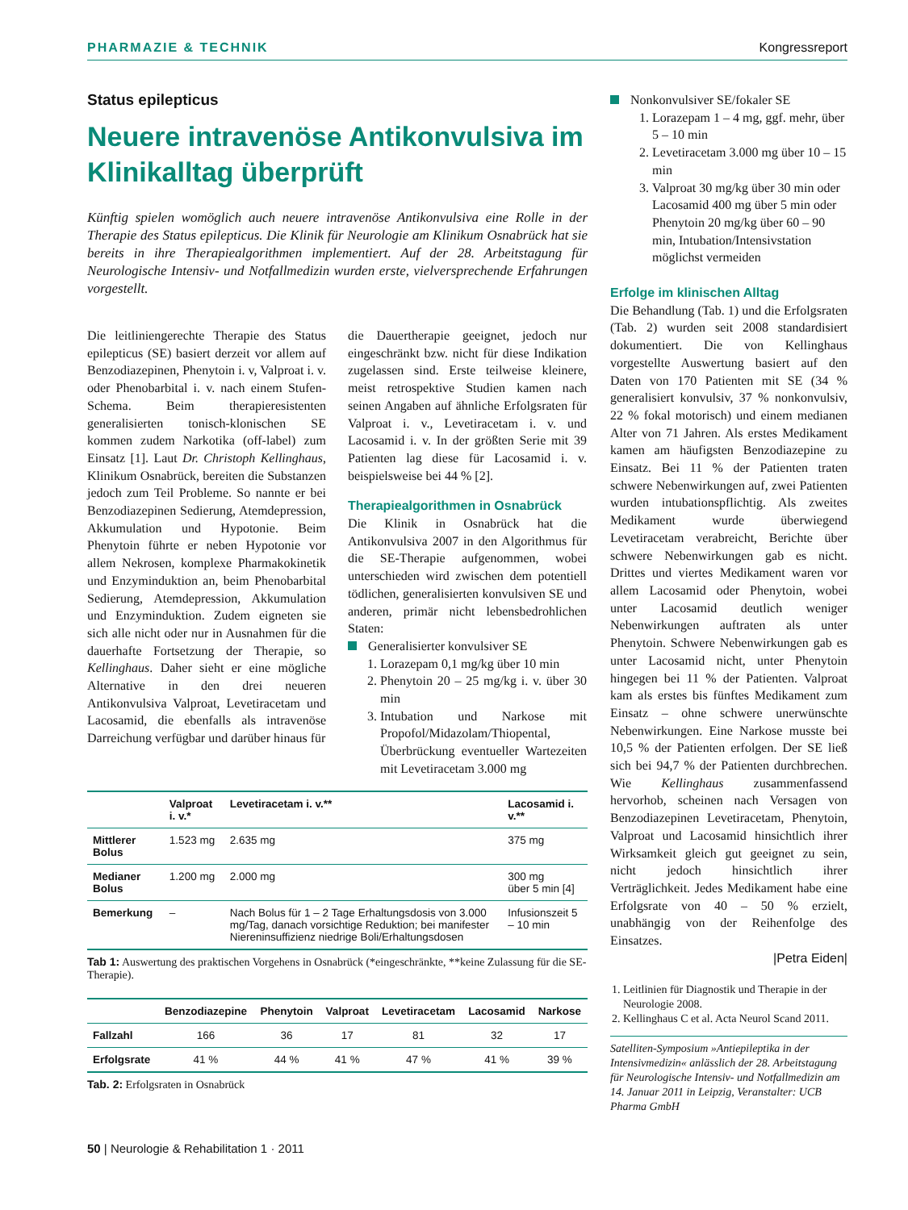PHARMAZIE & TECHNIK Kongressreport
Status epilepticus
Neuere intravenöse Antikonvulsiva im Klinikalltag überprüft
Künftig spielen womöglich auch neuere intravenöse Antikonvulsiva eine Rolle in der Therapie des Status epilepticus. Die Klinik für Neurologie am Klinikum Osnabrück hat sie bereits in ihre Therapiealgorithmen implementiert. Auf der 28. Arbeitstagung für Neurologische Intensiv- und Notfallmedizin wurden erste, vielversprechende Erfahrungen vorgestellt.
Die leitliniengerechte Therapie des Status epilepticus (SE) basiert derzeit vor allem auf Benzodiazepinen, Phenytoin i. v, Valproat i. v. oder Phenobarbital i. v. nach einem Stufen-Schema. Beim therapieresistenten generalisierten tonisch-klonischen SE kommen zudem Narkotika (off-label) zum Einsatz [1]. Laut Dr. Christoph Kellinghaus, Klinikum Osnabrück, bereiten die Substanzen jedoch zum Teil Probleme. So nannte er bei Benzodiazepinen Sedierung, Atemdepression, Akkumulation und Hypotonie. Beim Phenytoin führte er neben Hypotonie vor allem Nekrosen, komplexe Pharmakokinetik und Enzyminduktion an, beim Phenobarbital Sedierung, Atemdepression, Akkumulation und Enzyminduktion. Zudem eigneten sie sich alle nicht oder nur in Ausnahmen für die dauerhafte Fortsetzung der Therapie, so Kellinghaus. Daher sieht er eine mögliche Alternative in den drei neueren Antikonvulsiva Valproat, Levetiracetam und Lacosamid, die ebenfalls als intravenöse Darreichung verfügbar und darüber hinaus für
die Dauertherapie geeignet, jedoch nur eingeschränkt bzw. nicht für diese Indikation zugelassen sind. Erste teilweise kleinere, meist retrospektive Studien kamen nach seinen Angaben auf ähnliche Erfolgsraten für Valproat i. v., Levetiracetam i. v. und Lacosamid i. v. In der größten Serie mit 39 Patienten lag diese für Lacosamid i. v. beispielsweise bei 44 % [2].
Therapiealgorithmen in Osnabrück
Die Klinik in Osnabrück hat die Antikonvulsiva 2007 in den Algorithmus für die SE-Therapie aufgenommen, wobei unterschieden wird zwischen dem potentiell tödlichen, generalisierten konvulsiven SE und anderen, primär nicht lebensbedrohlichen Staten:
Generalisierter konvulsiver SE
1. Lorazepam 0,1 mg/kg über 10 min
2. Phenytoin 20 – 25 mg/kg i. v. über 30 min
3. Intubation und Narkose mit Propofol/Midazolam/Thiopental, Überbrückung eventueller Wartezeiten mit Levetiracetam 3.000 mg
| | Valproat i. v.* | Levetiracetam i. v.** | Lacosamid i. v.** |
| --- | --- | --- | --- |
| Mittlerer Bolus | 1.523 mg | 2.635 mg | 375 mg |
| Medianer Bolus | 1.200 mg | 2.000 mg | 300 mg über 5 min [4] |
| Bemerkung | – | Nach Bolus für 1 – 2 Tage Erhaltungsdosis von 3.000 mg/Tag, danach vorsichtige Reduktion; bei manifester Niereninsuffizienz niedrige Boli/Erhaltungsdosen | Infusionszeit 5 – 10 min |
Tab 1: Auswertung des praktischen Vorgehens in Osnabrück (*eingeschränkte, **keine Zulassung für die SE-Therapie).
| | Benzodiazepine | Phenytoin | Valproat | Levetiracetam | Lacosamid | Narkose |
| --- | --- | --- | --- | --- | --- | --- |
| Fallzahl | 166 | 36 | 17 | 81 | 32 | 17 |
| Erfolgsrate | 41 % | 44 % | 41 % | 47 % | 41 % | 39 % |
Tab. 2: Erfolgsraten in Osnabrück
Nonkonvulsiver SE/fokaler SE
1. Lorazepam 1 – 4 mg, ggf. mehr, über 5 – 10 min
2. Levetiracetam 3.000 mg über 10 – 15 min
3. Valproat 30 mg/kg über 30 min oder Lacosamid 400 mg über 5 min oder Phenytoin 20 mg/kg über 60 – 90 min, Intubation/Intensivstation möglichst vermeiden
Erfolge im klinischen Alltag
Die Behandlung (Tab. 1) und die Erfolgsraten (Tab. 2) wurden seit 2008 standardisiert dokumentiert. Die von Kellinghaus vorgestellte Auswertung basiert auf den Daten von 170 Patienten mit SE (34 % generalisiert konvulsiv, 37 % nonkonvulsiv, 22 % fokal motorisch) und einem medianen Alter von 71 Jahren. Als erstes Medikament kamen am häufigsten Benzodiazepine zu Einsatz. Bei 11 % der Patienten traten schwere Nebenwirkungen auf, zwei Patienten wurden intubationspflichtig. Als zweites Medikament wurde überwiegend Levetiracetam verabreicht, Berichte über schwere Nebenwirkungen gab es nicht. Drittes und viertes Medikament waren vor allem Lacosamid oder Phenytoin, wobei unter Lacosamid deutlich weniger Nebenwirkungen auftraten als unter Phenytoin. Schwere Nebenwirkungen gab es unter Lacosamid nicht, unter Phenytoin hingegen bei 11 % der Patienten. Valproat kam als erstes bis fünftes Medikament zum Einsatz – ohne schwere unerwünschte Nebenwirkungen. Eine Narkose musste bei 10,5 % der Patienten erfolgen. Der SE ließ sich bei 94,7 % der Patienten durchbrechen. Wie Kellinghaus zusammenfassend hervorhob, scheinen nach Versagen von Benzodiazepinen Levetiracetam, Phenytoin, Valproat und Lacosamid hinsichtlich ihrer Wirksamkeit gleich gut geeignet zu sein, nicht jedoch hinsichtlich ihrer Verträglichkeit. Jedes Medikament habe eine Erfolgsrate von 40 – 50 % erzielt, unabhängig von der Reihenfolge des Einsatzes.
|Petra Eiden|
1. Leitlinien für Diagnostik und Therapie in der Neurologie 2008.
2. Kellinghaus C et al. Acta Neurol Scand 2011.
Satelliten-Symposium »Antiepileptika in der Intensivmedizin« anlässlich der 28. Arbeitstagung für Neurologische Intensiv- und Notfallmedizin am 14. Januar 2011 in Leipzig, Veranstalter: UCB Pharma GmbH
50 | Neurologie & Rehabilitation 1 · 2011